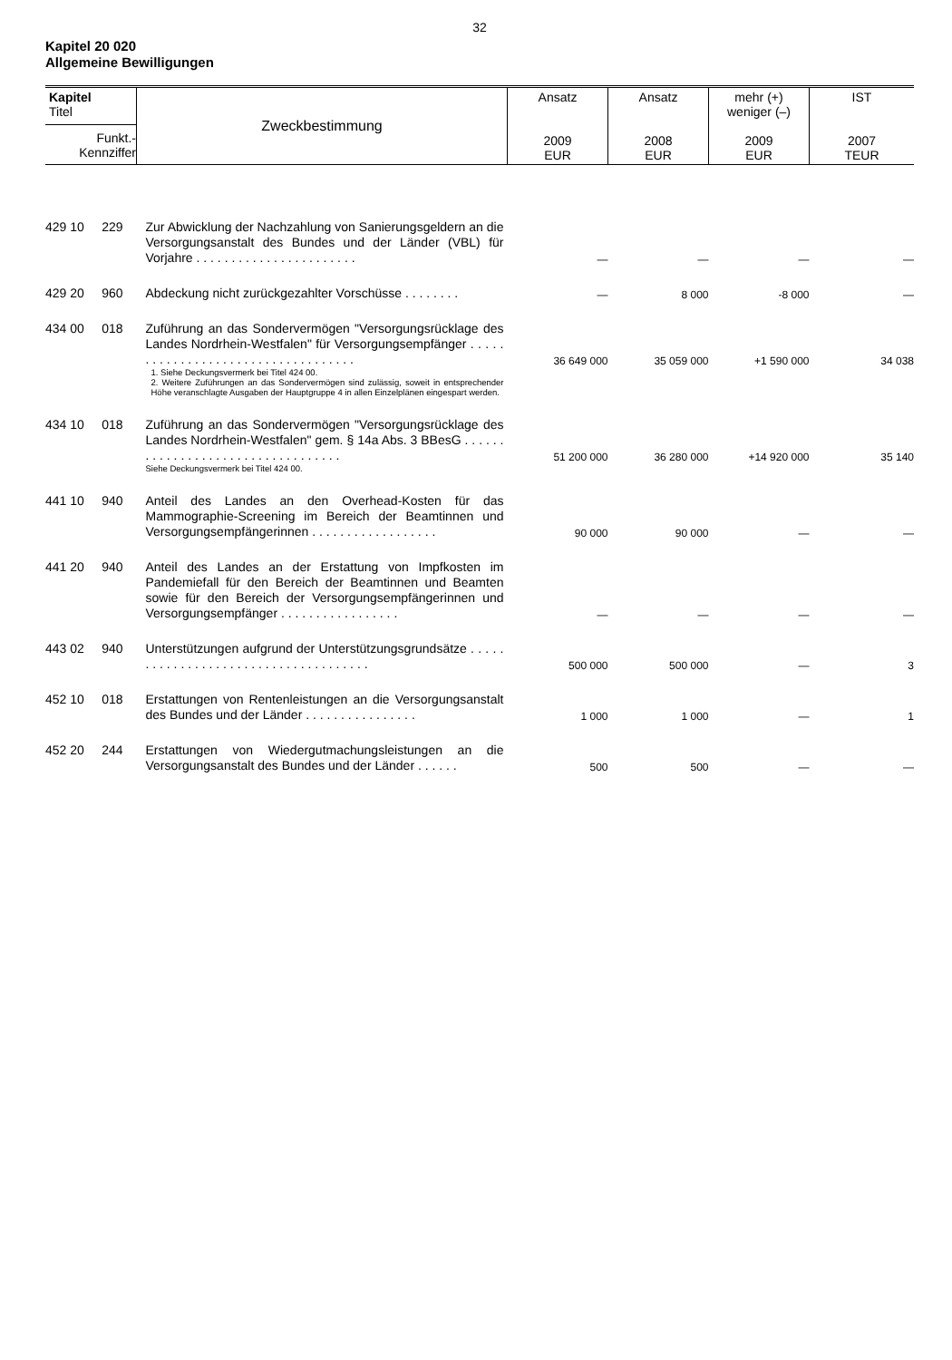32
Kapitel 20 020
Allgemeine Bewilligungen
| Kapitel Titel Funkt.- Kennziffer | Zweckbestimmung | Ansatz 2009 EUR | Ansatz 2008 EUR | mehr (+) weniger (–) 2009 EUR | IST 2007 TEUR |
| --- | --- | --- | --- | --- | --- |
| 429 10 229 | Zur Abwicklung der Nachzahlung von Sanierungsgeldern an die Versorgungsanstalt des Bundes und der Länder (VBL) für Vorjahre . . . . . . . . . . . . . . . . . . . . . . . | — | — | — | — |
| 429 20 960 | Abdeckung nicht zurückgezahlter Vorschüsse . . . . . . . . | — | 8 000 | -8 000 | — |
| 434 00 018 | Zuführung an das Sondervermögen "Versorgungsrücklage des Landes Nordrhein-Westfalen" für Versorgungsempfänger . . . . . . . . . . . . . . . . . . . . . . . . . . . . . . . . . . . | 36 649 000 | 35 059 000 | +1 590 000 | 34 038 |
| | 1. Siehe Deckungsvermerk bei Titel 424 00. 2. Weitere Zuführungen an das Sondervermögen sind zulässig, soweit in entsprechender Höhe veranschlagte Ausgaben der Hauptgruppe 4 in allen Einzelplänen eingespart werden. | | | | |
| 434 10 018 | Zuführung an das Sondervermögen "Versorgungsrücklage des Landes Nordrhein-Westfalen" gem. § 14a Abs. 3 BBesG . . . . . . . . . . . . . . . . . . . . . . . . . . . . . . . . . . | 51 200 000 | 36 280 000 | +14 920 000 | 35 140 |
| | Siehe Deckungsvermerk bei Titel 424 00. | | | | |
| 441 10 940 | Anteil des Landes an den Overhead-Kosten für das Mammographie-Screening im Bereich der Beamtinnen und Versorgungsempfängerinnen . . . . . . . . . . . . . . . . . . | 90 000 | 90 000 | — | — |
| 441 20 940 | Anteil des Landes an der Erstattung von Impfkosten im Pandemiefall für den Bereich der Beamtinnen und Beamten sowie für den Bereich der Versorgungsempfängerinnen und Versorgungsempfänger . . . . . . . . . . . . . . . . . | — | — | — | — |
| 443 02 940 | Unterstützungen aufgrund der Unterstützungsgrundsätze . . . . . . . . . . . . . . . . . . . . . . . . . . . . . . . . . . . . . | 500 000 | 500 000 | — | 3 |
| 452 10 018 | Erstattungen von Rentenleistungen an die Versorgungsanstalt des Bundes und der Länder . . . . . . . . . . . . . . . . | 1 000 | 1 000 | — | 1 |
| 452 20 244 | Erstattungen von Wiedergutmachungsleistungen an die Versorgungsanstalt des Bundes und der Länder . . . . . . | 500 | 500 | — | — |